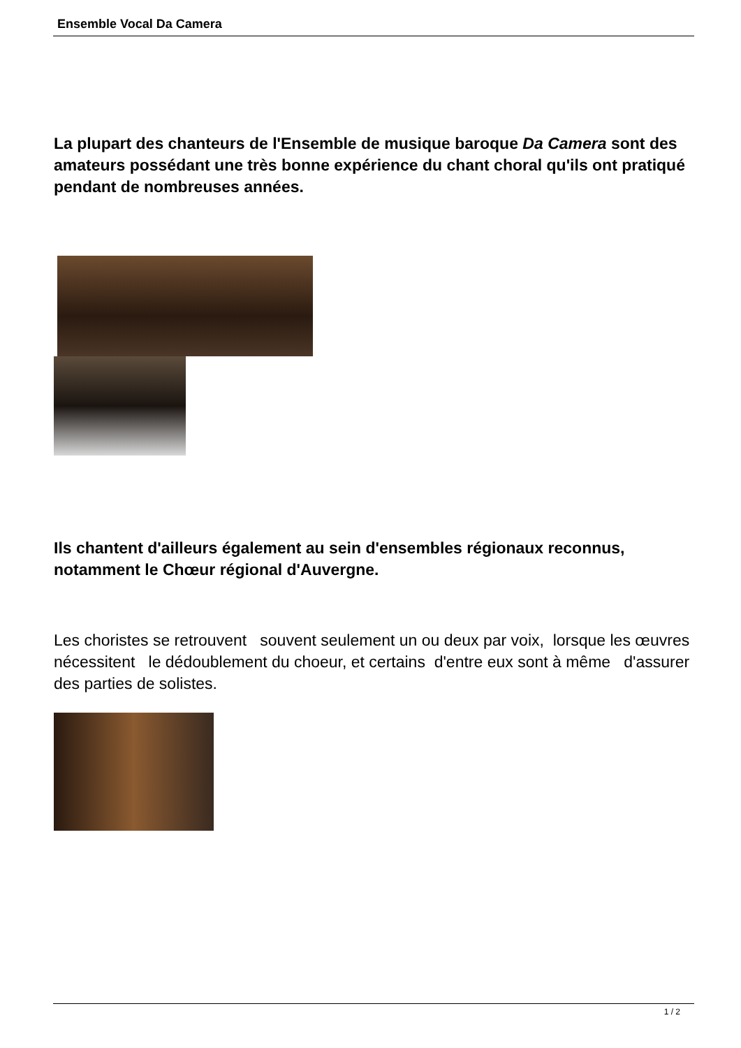Ensemble Vocal Da Camera
La plupart des chanteurs de l'Ensemble de musique baroque Da Camera sont des amateurs possédant une très bonne expérience du chant choral qu'ils ont pratiqué pendant de nombreuses années.
Ils chantent d'ailleurs également au sein d'ensembles régionaux reconnus, notamment le Chœur régional d'Auvergne.
Les choristes se retrouvent souvent seulement un ou deux par voix, lorsque les œuvres nécessitent le dédoublement du choeur, et certains d'entre eux sont à même d'assurer des parties de solistes.
1 / 2